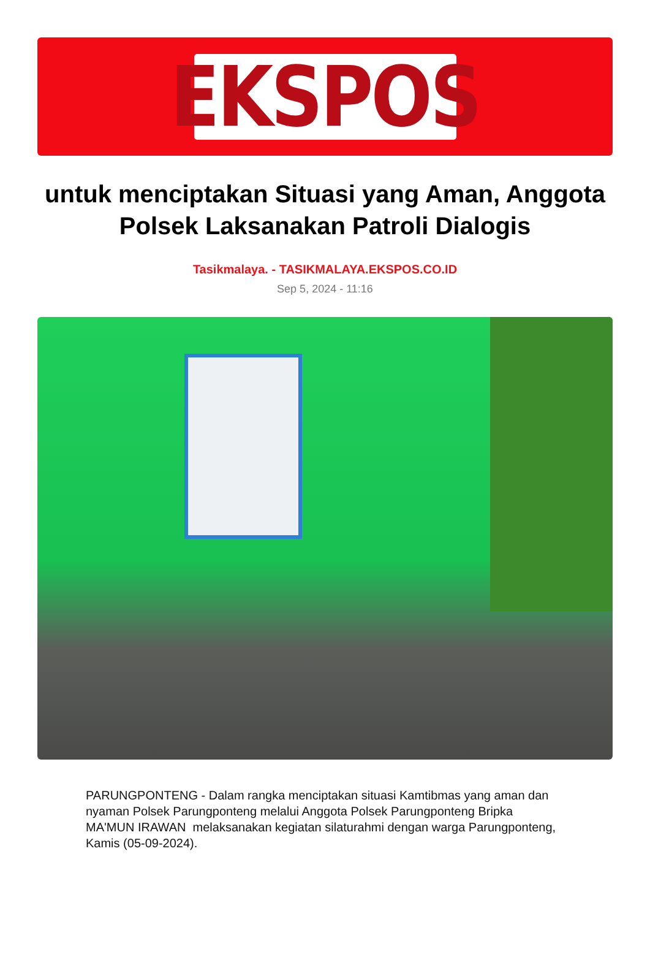EKSPOS
untuk menciptakan Situasi yang Aman, Anggota Polsek Laksanakan Patroli Dialogis
Tasikmalaya. - TASIKMALAYA.EKSPOS.CO.ID
Sep 5, 2024 - 11:16
PARUNGPONTENG - Dalam rangka menciptakan situasi Kamtibmas yang aman dan nyaman Polsek Parungponteng melalui Anggota Polsek Parungponteng Bripka MA'MUN IRAWAN melaksanakan kegiatan silaturahmi dengan warga Parungponteng, Kamis (05-09-2024).